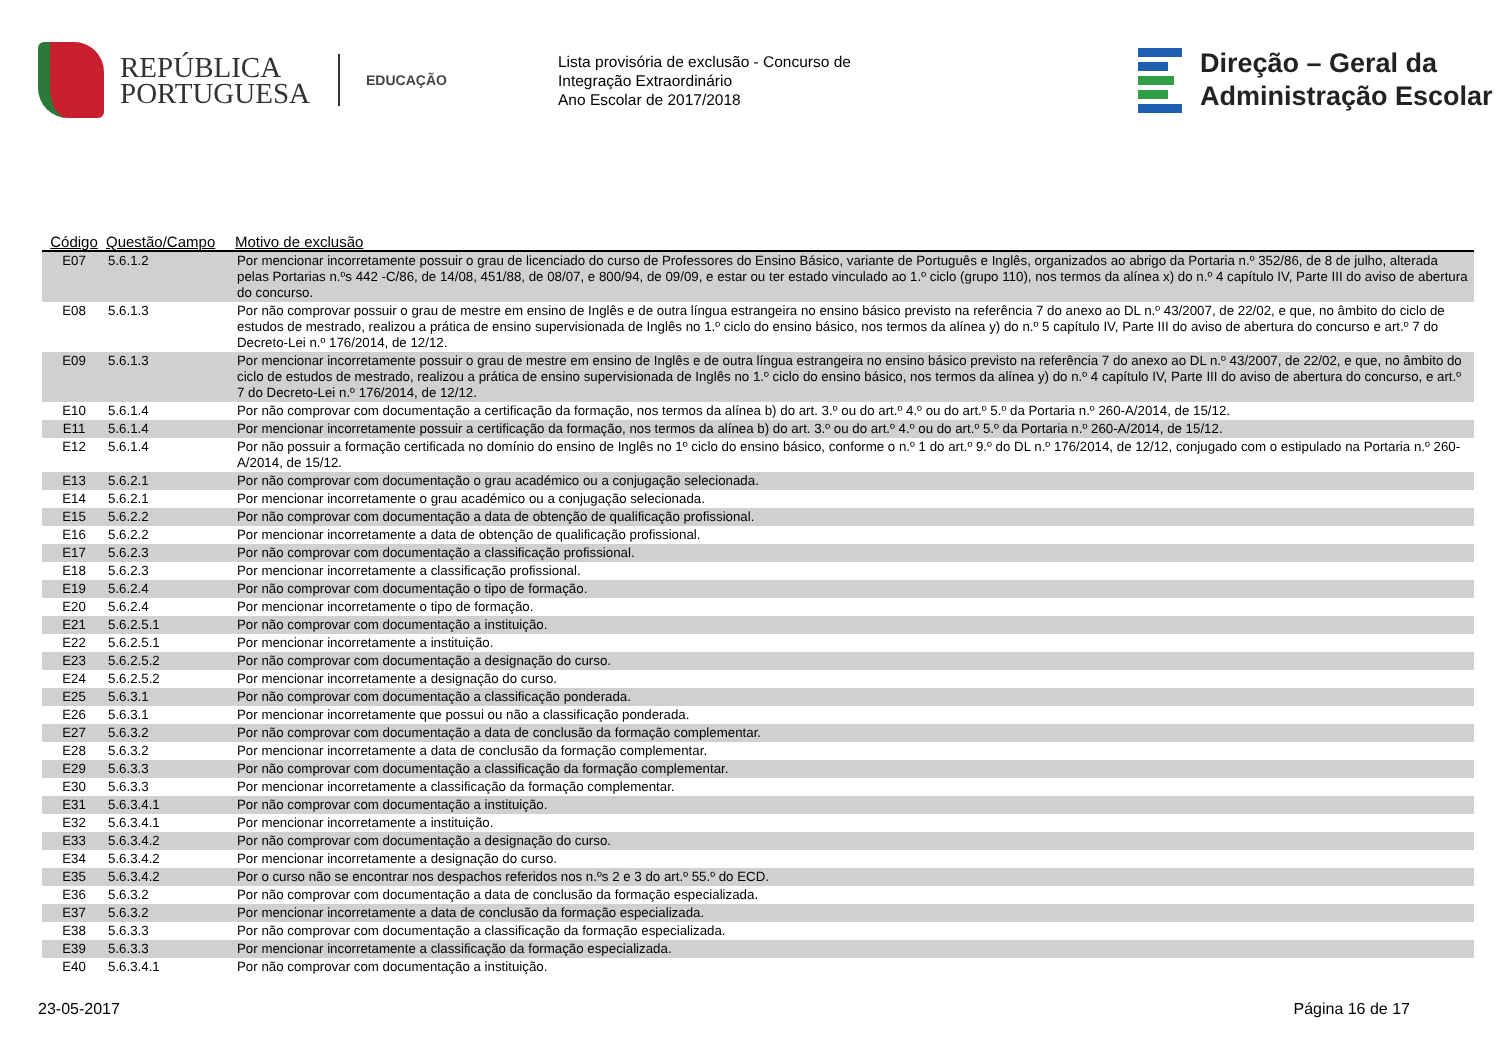REPÚBLICA
PORTUGUESA
EDUCAÇÃO
Lista provisória de exclusão - Concurso de
Integração Extraordinário
Ano Escolar de 2017/2018
Direção – Geral da
Administração Escolar
| Código | Questão/Campo | Motivo de exclusão |
| --- | --- | --- |
| E07 | 5.6.1.2 | Por mencionar incorretamente possuir o grau de licenciado do curso de Professores do Ensino Básico, variante de Português e Inglês, organizados ao abrigo da Portaria n.º 352/86, de 8 de julho, alterada pelas Portarias n.ºs 442 -C/86, de 14/08, 451/88, de 08/07, e 800/94, de 09/09, e estar ou ter estado vinculado ao 1.º ciclo (grupo 110), nos termos da alínea x) do n.º 4 capítulo IV, Parte III do aviso de abertura do concurso. |
| E08 | 5.6.1.3 | Por não comprovar possuir o grau de mestre em ensino de Inglês e de outra língua estrangeira no ensino básico previsto na referência 7 do anexo ao DL n.º 43/2007, de 22/02, e que, no âmbito do ciclo de estudos de mestrado, realizou a prática de ensino supervisionada de Inglês no 1.º ciclo do ensino básico, nos termos da alínea y) do n.º 5 capítulo IV, Parte III do aviso de abertura do concurso e art.º 7 do Decreto-Lei n.º 176/2014, de 12/12. |
| E09 | 5.6.1.3 | Por mencionar incorretamente possuir o grau de mestre em ensino de Inglês e de outra língua estrangeira no ensino básico previsto na referência 7 do anexo ao DL n.º 43/2007, de 22/02, e que, no âmbito do ciclo de estudos de mestrado, realizou a prática de ensino supervisionada de Inglês no 1.º ciclo do ensino básico, nos termos da alínea y) do n.º 4 capítulo IV, Parte III do aviso de abertura do concurso, e art.º 7 do Decreto-Lei n.º 176/2014, de 12/12. |
| E10 | 5.6.1.4 | Por não comprovar com documentação a certificação da formação, nos termos da alínea b) do art. 3.º ou do art.º 4.º ou do art.º 5.º da Portaria n.º 260-A/2014, de 15/12. |
| E11 | 5.6.1.4 | Por mencionar incorretamente possuir a certificação da formação, nos termos da alínea b) do art. 3.º ou do art.º 4.º ou do art.º 5.º da Portaria n.º 260-A/2014, de 15/12. |
| E12 | 5.6.1.4 | Por não possuir a formação certificada no domínio do ensino de Inglês no 1º ciclo do ensino básico, conforme o n.º 1 do art.º 9.º do DL n.º 176/2014, de 12/12, conjugado com o estipulado na Portaria n.º 260-A/2014, de 15/12. |
| E13 | 5.6.2.1 | Por não comprovar com documentação o grau académico ou a conjugação selecionada. |
| E14 | 5.6.2.1 | Por mencionar incorretamente o grau académico ou a conjugação selecionada. |
| E15 | 5.6.2.2 | Por não comprovar com documentação a data de obtenção de qualificação profissional. |
| E16 | 5.6.2.2 | Por mencionar incorretamente a data de obtenção de qualificação profissional. |
| E17 | 5.6.2.3 | Por não comprovar com documentação a classificação profissional. |
| E18 | 5.6.2.3 | Por mencionar incorretamente a classificação profissional. |
| E19 | 5.6.2.4 | Por não comprovar com documentação o tipo de formação. |
| E20 | 5.6.2.4 | Por mencionar incorretamente o tipo de formação. |
| E21 | 5.6.2.5.1 | Por não comprovar com documentação a instituição. |
| E22 | 5.6.2.5.1 | Por mencionar incorretamente a instituição. |
| E23 | 5.6.2.5.2 | Por não comprovar com documentação a designação do curso. |
| E24 | 5.6.2.5.2 | Por mencionar incorretamente a designação do curso. |
| E25 | 5.6.3.1 | Por não comprovar com documentação a classificação ponderada. |
| E26 | 5.6.3.1 | Por mencionar incorretamente que possui ou não a classificação ponderada. |
| E27 | 5.6.3.2 | Por não comprovar com documentação a data de conclusão da formação complementar. |
| E28 | 5.6.3.2 | Por mencionar incorretamente a data de conclusão da formação complementar. |
| E29 | 5.6.3.3 | Por não comprovar com documentação a classificação da formação complementar. |
| E30 | 5.6.3.3 | Por mencionar incorretamente a classificação da formação complementar. |
| E31 | 5.6.3.4.1 | Por não comprovar com documentação a instituição. |
| E32 | 5.6.3.4.1 | Por mencionar incorretamente a instituição. |
| E33 | 5.6.3.4.2 | Por não comprovar com documentação a designação do curso. |
| E34 | 5.6.3.4.2 | Por mencionar incorretamente a designação do curso. |
| E35 | 5.6.3.4.2 | Por o curso não se encontrar nos despachos referidos nos n.ºs 2 e 3 do art.º 55.º do ECD. |
| E36 | 5.6.3.2 | Por não comprovar com documentação a data de conclusão da formação especializada. |
| E37 | 5.6.3.2 | Por mencionar incorretamente a data de conclusão da formação especializada. |
| E38 | 5.6.3.3 | Por não comprovar com documentação a classificação da formação especializada. |
| E39 | 5.6.3.3 | Por mencionar incorretamente a classificação da formação especializada. |
| E40 | 5.6.3.4.1 | Por não comprovar com documentação a instituição. |
23-05-2017 Página 16 de 17